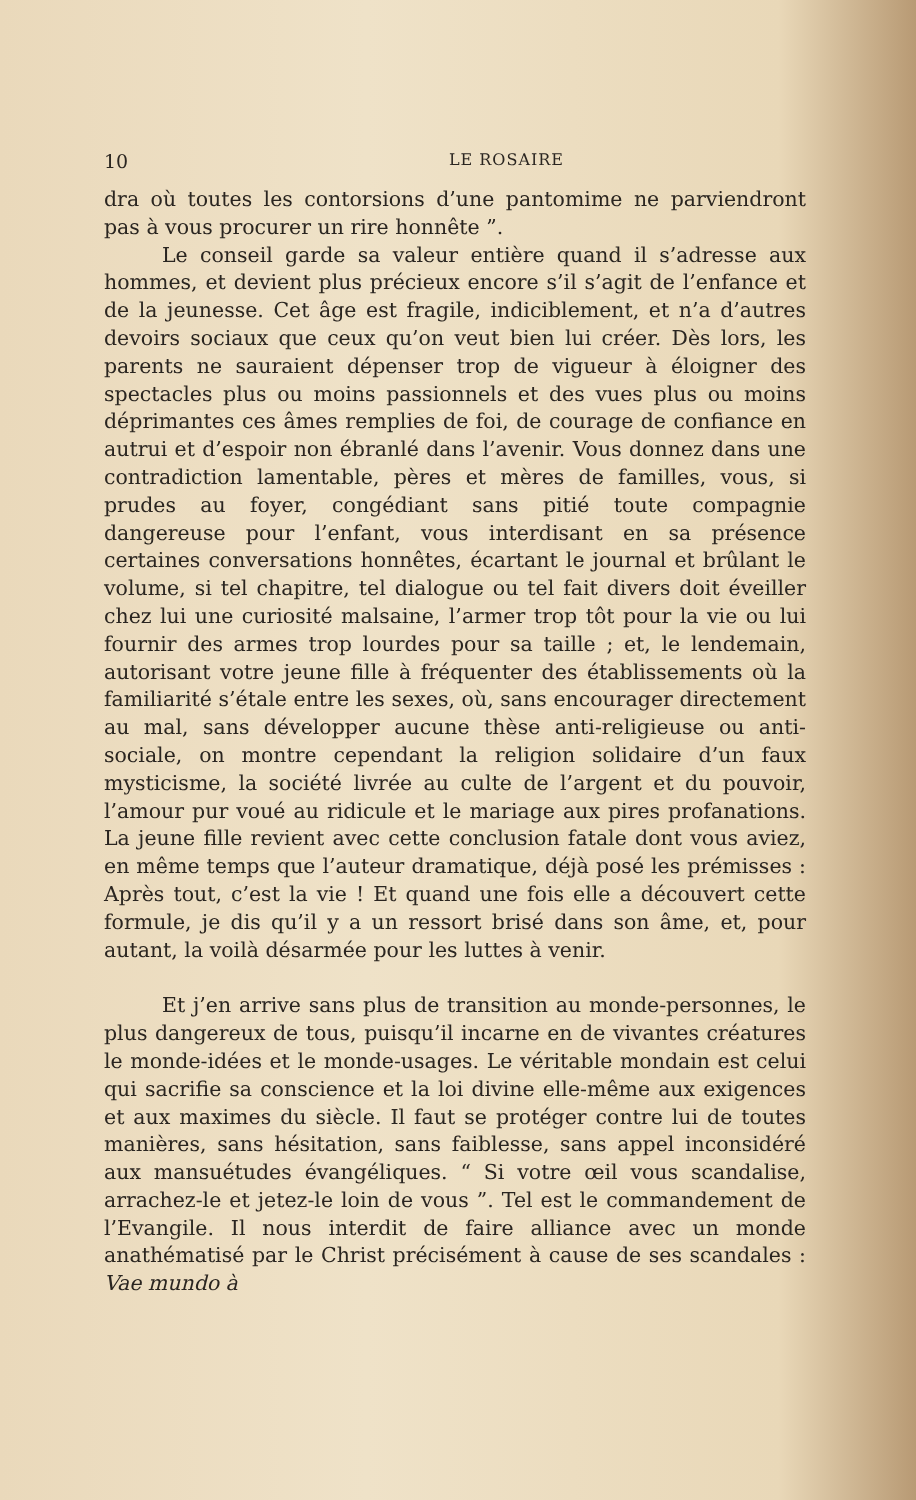10 LE ROSAIRE
dra où toutes les contorsions d’une pantomime ne parviendront pas à vous procurer un rire honnête ”.
Le conseil garde sa valeur entière quand il s’adresse aux hommes, et devient plus précieux encore s’il s’agit de l’enfance et de la jeunesse. Cet âge est fragile, indiciblement, et n’a d’autres devoirs sociaux que ceux qu’on veut bien lui créer. Dès lors, les parents ne sauraient dépenser trop de vigueur à éloigner des spectacles plus ou moins passionnels et des vues plus ou moins déprimantes ces âmes remplies de foi, de courage de confiance en autrui et d’espoir non ébranlé dans l’avenir. Vous donnez dans une contradiction lamentable, pères et mères de familles, vous, si prudes au foyer, congédiant sans pitié toute compagnie dangereuse pour l’enfant, vous interdisant en sa présence certaines conversations honnêtes, écartant le journal et brûlant le volume, si tel chapitre, tel dialogue ou tel fait divers doit éveiller chez lui une curiosité malsaine, l’armer trop tôt pour la vie ou lui fournir des armes trop lourdes pour sa taille ; et, le lendemain, autorisant votre jeune fille à fréquenter des établissements où la familiarité s’étale entre les sexes, où, sans encourager directement au mal, sans développer aucune thèse anti-religieuse ou anti-sociale, on montre cependant la religion solidaire d’un faux mysticisme, la société livrée au culte de l’argent et du pouvoir, l’amour pur voué au ridicule et le mariage aux pires profanations. La jeune fille revient avec cette conclusion fatale dont vous aviez, en même temps que l’auteur dramatique, déjà posé les prémisses : Après tout, c’est la vie ! Et quand une fois elle a découvert cette formule, je dis qu’il y a un ressort brisé dans son âme, et, pour autant, la voilà désarmée pour les luttes à venir.
Et j’en arrive sans plus de transition au monde-personnes, le plus dangereux de tous, puisqu’il incarne en de vivantes créatures le monde-idées et le monde-usages. Le véritable mondain est celui qui sacrifie sa conscience et la loi divine elle-même aux exigences et aux maximes du siècle. Il faut se protéger contre lui de toutes manières, sans hésitation, sans faiblesse, sans appel inconsidéré aux mansuétudes évangéliques. “ Si votre œil vous scandalise, arrachez-le et jetez-le loin de vous ”. Tel est le commandement de l’Evangile. Il nous interdit de faire alliance avec un monde anathématisé par le Christ précisément à cause de ses scandales : Vae mundo à